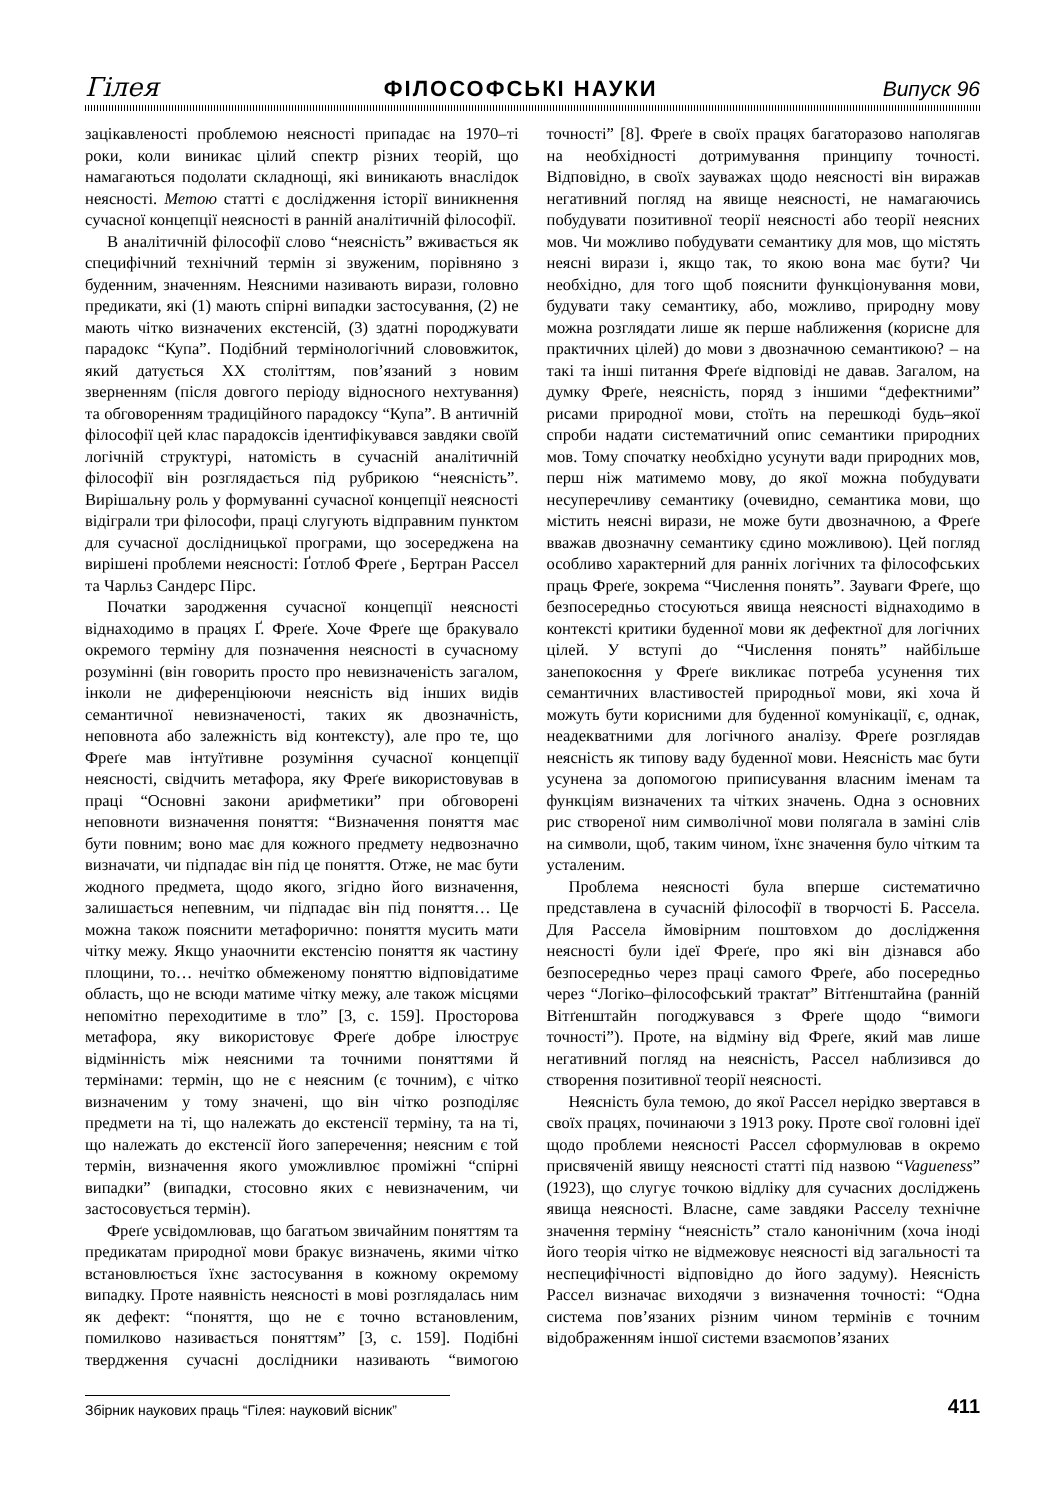Гілея ФІЛОСОФСЬКІ НАУКИ Випуск 96
зацікавленості проблемою неясності припадає на 1970–ті роки, коли виникає цілий спектр різних теорій, що намагаються подолати складнощі, які виникають внаслідок неясності. Метою статті є дослідження історії виникнення сучасної концепції неясності в ранній аналітичній філософії.
В аналітичній філософії слово “неясність” вживається як специфічний технічний термін зі звуженим, порівняно з буденним, значенням. Неясними називають вирази, головно предикати, які (1) мають спірні випадки застосування, (2) не мають чітко визначених екстенсій, (3) здатні породжувати парадокс “Купа”. Подібний термінологічний слововжиток, який датується XX століттям, пов’язаний з новим зверненням (після довгого періоду відносного нехтування) та обговоренням традиційного парадоксу “Купа”. В античній філософії цей клас парадоксів ідентифікувався завдяки своїй логічній структурі, натомість в сучасній аналітичній філософії він розглядається під рубрикою “неясність”. Вирішальну роль у формуванні сучасної концепції неясності відіграли три філософи, праці слугують відправним пунктом для сучасної дослідницької програми, що зосереджена на вирішені проблеми неясності: Ґотлоб Фреґе , Бертран Рассел та Чарльз Сандерс Пірс.
Початки зародження сучасної концепції неясності віднаходимо в працях Ґ. Фреґе. Хоче Фреґе ще бракувало окремого терміну для позначення неясності в сучасному розумінні (він говорить просто про невизначеність загалом, інколи не диференціюючи неясність від інших видів семантичної невизначеності, таких як двозначність, неповнота або залежність від контексту), але про те, що Фреґе мав інтуїтивне розуміння сучасної концепції неясності, свідчить метафора, яку Фреґе використовував в праці “Основні закони арифметики” при обговорені неповноти визначення поняття: “Визначення поняття має бути повним; воно має для кожного предмету недвозначно визначати, чи підпадає він під це поняття. Отже, не має бути жодного предмета, щодо якого, згідно його визначення, залишається непевним, чи підпадає він під поняття… Це можна також пояснити метафорично: поняття мусить мати чітку межу. Якщо унаочнити екстенсію поняття як частину площини, то… нечітко обмеженому поняттю відповідатиме область, що не всюди матиме чітку межу, але також місцями непомітно переходитиме в тло” [3, с. 159]. Просторова метафора, яку використовує Фреґе добре ілюструє відмінність між неясними та точними поняттями й термінами: термін, що не є неясним (є точним), є чітко визначеним у тому значені, що він чітко розподіляє предмети на ті, що належать до екстенсії терміну, та на ті, що належать до екстенсії його заперечення; неясним є той термін, визначення якого уможливлює проміжні “спірні випадки” (випадки, стосовно яких є невизначеним, чи застосовується термін).
Фреґе усвідомлював, що багатьом звичайним поняттям та предикатам природної мови бракує визначень, якими чітко встановлюється їхнє застосування в кожному окремому випадку. Проте наявність неясності в мові розглядалась ним як дефект: “поняття, що не є точно встановленим, помилково називається поняттям” [3, с. 159]. Подібні твердження сучасні дослідники називають “вимогою точності” [8]. Фреґе в своїх працях багаторазово наполягав на необхідності дотримування принципу точності. Відповідно, в своїх зауважах щодо неясності він виражав негативний погляд на явище неясності, не намагаючись побудувати позитивної теорії неясності або теорії неясних мов. Чи можливо побудувати семантику для мов, що містять неясні вирази і, якщо так, то якою вона має бути? Чи необхідно, для того щоб пояснити функціонування мови, будувати таку семантику, або, можливо, природну мову можна розглядати лише як перше наближення (корисне для практичних цілей) до мови з двозначною семантикою? – на такі та інші питання Фреґе відповіді не давав. Загалом, на думку Фреґе, неясність, поряд з іншими “дефектними” рисами природної мови, стоїть на перешкоді будь–якої спроби надати систематичний опис семантики природних мов. Тому спочатку необхідно усунути вади природних мов, перш ніж матимемо мову, до якої можна побудувати несуперечливу семантику (очевидно, семантика мови, що містить неясні вирази, не може бути двозначною, а Фреґе вважав двозначну семантику єдино можливою). Цей погляд особливо характерний для ранніх логічних та філософських праць Фреґе, зокрема “Числення понять”. Зауваги Фреґе, що безпосередньо стосуються явища неясності віднаходимо в контексті критики буденної мови як дефектної для логічних цілей. У вступі до “Числення понять” найбільше занепокоєння у Фреґе викликає потреба усунення тих семантичних властивостей природньої мови, які хоча й можуть бути корисними для буденної комунікації, є, однак, неадекватними для логічного аналізу. Фреґе розглядав неясність як типову ваду буденної мови. Неясність має бути усунена за допомогою приписування власним іменам та функціям визначених та чітких значень. Одна з основних рис створеної ним символічної мови полягала в заміні слів на символи, щоб, таким чином, їхнє значення було чітким та усталеним.
Проблема неясності була вперше систематично представлена в сучасній філософії в творчості Б. Рассела. Для Рассела ймовірним поштовхом до дослідження неясності були ідеї Фреґе, про які він дізнався або безпосередньо через праці самого Фреґе, або посередньо через “Логіко–філософський трактат” Вітґенштайна (ранній Вітґенштайн погоджувався з Фреґе щодо “вимоги точності”). Проте, на відміну від Фреґе, який мав лише негативний погляд на неясність, Рассел наблизився до створення позитивної теорії неясності.
Неясність була темою, до якої Рассел нерідко звертався в своїх працях, починаючи з 1913 року. Проте свої головні ідеї щодо проблеми неясності Рассел сформулював в окремо присвяченій явищу неясності статті під назвою “Vagueness” (1923), що слугує точкою відліку для сучасних досліджень явища неясності. Власне, саме завдяки Расселу технічне значення терміну “неясність” стало канонічним (хоча іноді його теорія чітко не відмежовує неясності від загальності та неспецифічності відповідно до його задуму). Неясність Рассел визначає виходячи з визначення точності: “Одна система пов’язаних різним чином термінів є точним відображенням іншої системи взаємопов’язаних
Збірник наукових праць “Гілея: науковий вісник” 411